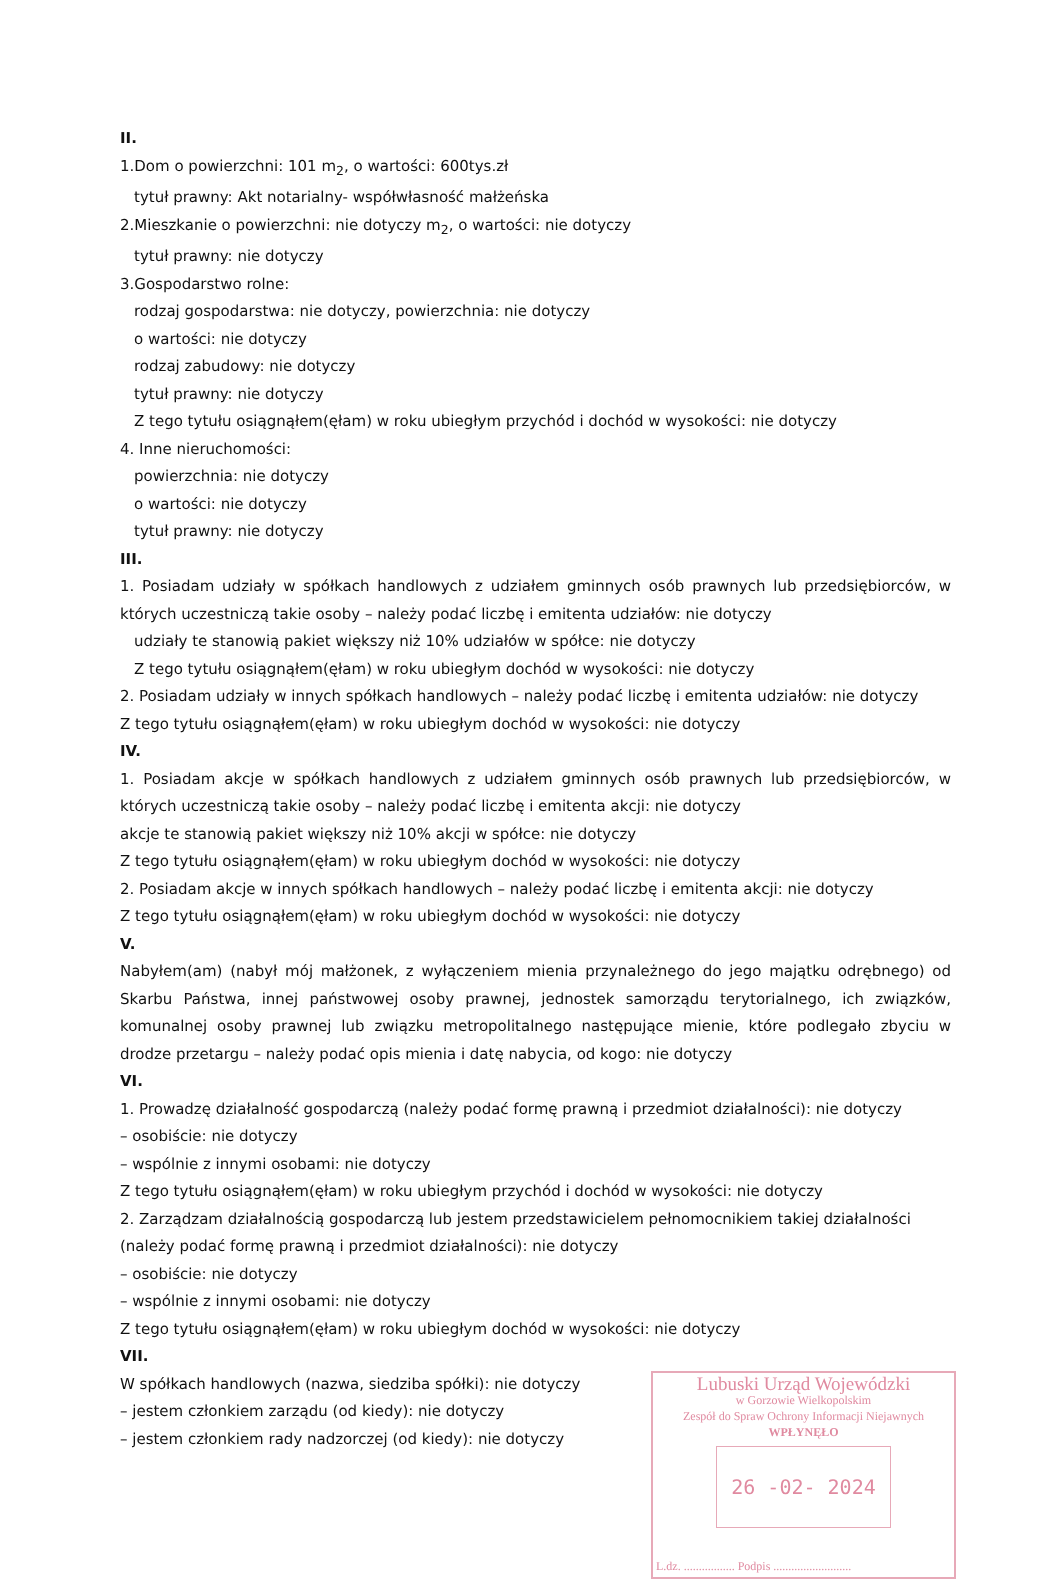II.
1.Dom o powierzchni: 101 m<sub>2</sub>, o wartości: 600tys.zł
tytuł prawny: Akt notarialny- współwłasność małżeńska
2.Mieszkanie o powierzchni: nie dotyczy m<sub>2</sub>, o wartości: nie dotyczy
tytuł prawny: nie dotyczy
3.Gospodarstwo rolne:
rodzaj gospodarstwa: nie dotyczy, powierzchnia: nie dotyczy
o wartości: nie dotyczy
rodzaj zabudowy: nie dotyczy
tytuł prawny: nie dotyczy
Z tego tytułu osiągnąłem(ęłam) w roku ubiegłym przychód i dochód w wysokości: nie dotyczy
4. Inne nieruchomości:
powierzchnia: nie dotyczy
o wartości: nie dotyczy
tytuł prawny: nie dotyczy
III.
1. Posiadam udziały w spółkach handlowych z udziałem gminnych osób prawnych lub przedsiębiorców, w których uczestniczą takie osoby – należy podać liczbę i emitenta udziałów: nie dotyczy
udziały te stanowią pakiet większy niż 10% udziałów w spółce: nie dotyczy
Z tego tytułu osiągnąłem(ęłam) w roku ubiegłym dochód w wysokości: nie dotyczy
2. Posiadam udziały w innych spółkach handlowych – należy podać liczbę i emitenta udziałów: nie dotyczy
Z tego tytułu osiągnąłem(ęłam) w roku ubiegłym dochód w wysokości: nie dotyczy
IV.
1. Posiadam akcje w spółkach handlowych z udziałem gminnych osób prawnych lub przedsiębiorców, w których uczestniczą takie osoby – należy podać liczbę i emitenta akcji: nie dotyczy
akcje te stanowią pakiet większy niż 10% akcji w spółce: nie dotyczy
Z tego tytułu osiągnąłem(ęłam) w roku ubiegłym dochód w wysokości: nie dotyczy
2. Posiadam akcje w innych spółkach handlowych – należy podać liczbę i emitenta akcji: nie dotyczy
Z tego tytułu osiągnąłem(ęłam) w roku ubiegłym dochód w wysokości: nie dotyczy
V.
Nabyłem(am) (nabył mój małżonek, z wyłączeniem mienia przynależnego do jego majątku odrębnego) od Skarbu Państwa, innej państwowej osoby prawnej, jednostek samorządu terytorialnego, ich związków, komunalnej osoby prawnej lub związku metropolitalnego następujące mienie, które podlegało zbyciu w drodze przetargu – należy podać opis mienia i datę nabycia, od kogo: nie dotyczy
VI.
1. Prowadzę działalność gospodarczą (należy podać formę prawną i przedmiot działalności): nie dotyczy
– osobiście: nie dotyczy
– wspólnie z innymi osobami: nie dotyczy
Z tego tytułu osiągnąłem(ęłam) w roku ubiegłym przychód i dochód w wysokości: nie dotyczy
2. Zarządzam działalnością gospodarczą lub jestem przedstawicielem pełnomocnikiem takiej działalności (należy podać formę prawną i przedmiot działalności): nie dotyczy
– osobiście: nie dotyczy
– wspólnie z innymi osobami: nie dotyczy
Z tego tytułu osiągnąłem(ęłam) w roku ubiegłym dochód w wysokości: nie dotyczy
VII.
Lubuski Urząd Wojewódzki
w Gorzowie Wielkopolskim
Zespół do Spraw Ochrony Informacji Niejawnych
WPŁYNĘŁO
26 -02- 2024
L.dz. ................. Podpis ..........................
W spółkach handlowych (nazwa, siedziba spółki): nie dotyczy
– jestem członkiem zarządu (od kiedy): nie dotyczy
– jestem członkiem rady nadzorczej (od kiedy): nie dotyczy